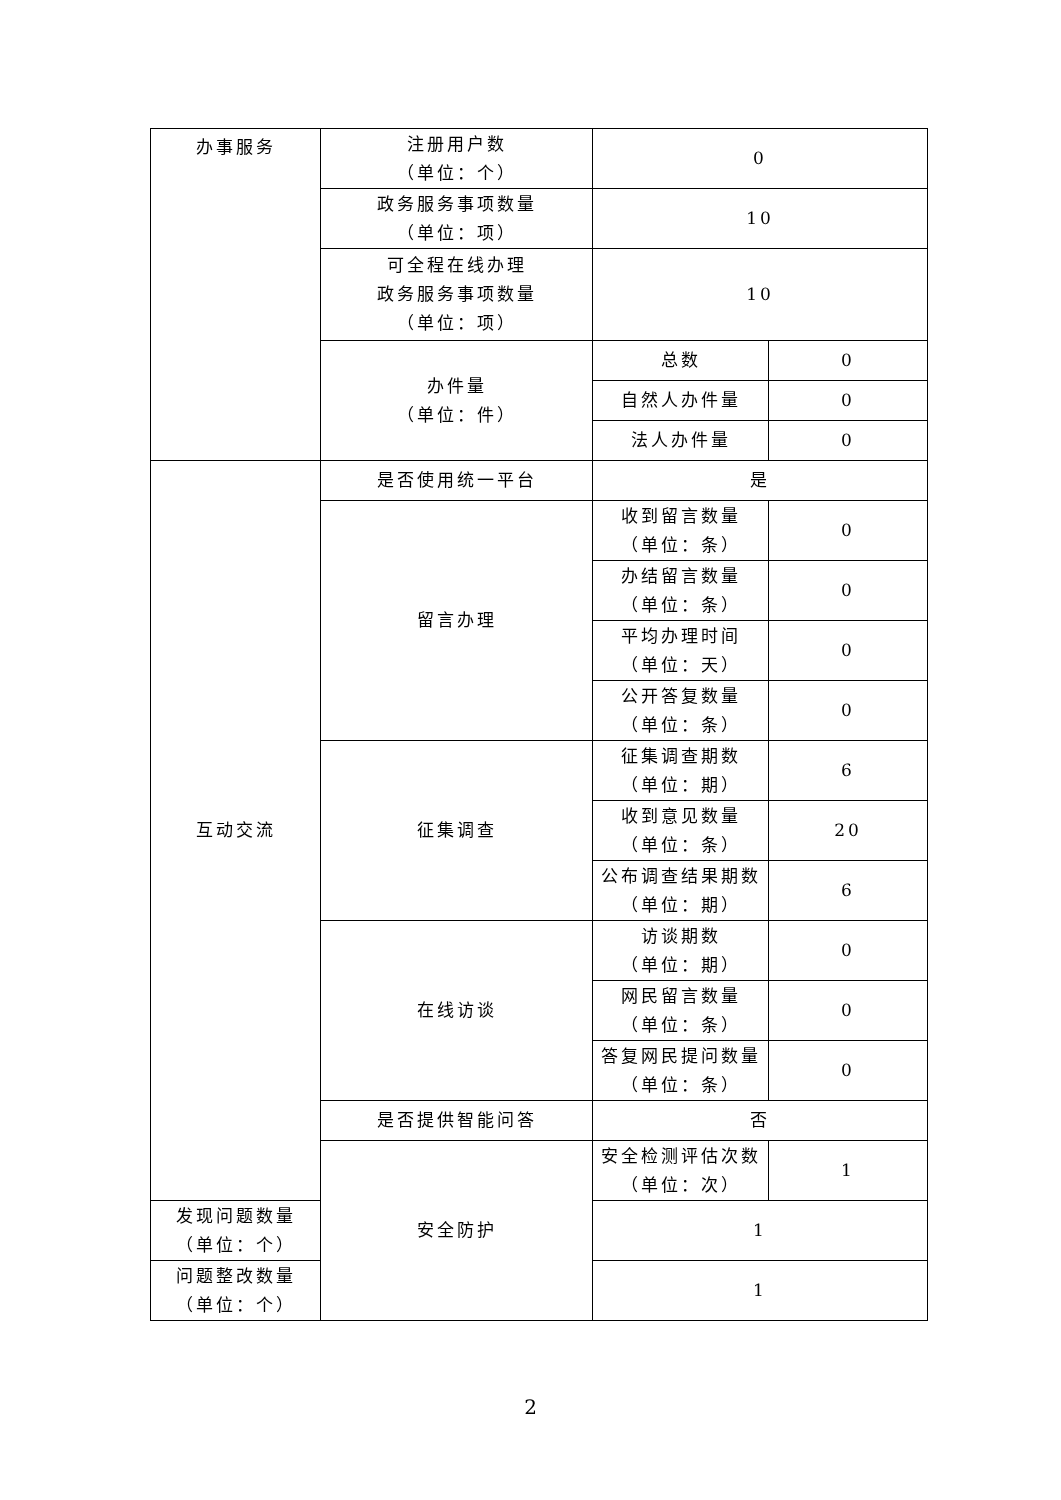| 办事服务 | 注册用户数 （单位：个） | 0 | |
| | 政务服务事项数量 （单位：项） | 10 | |
| | 可全程在线办理 政务服务事项数量 （单位：项） | 10 | |
| | 办件量 （单位：件） | 总数 | 0 |
| | | 自然人办件量 | 0 |
| | | 法人办件量 | 0 |
| 互动交流 | 是否使用统一平台 | 是 | |
| | 留言办理 | 收到留言数量 （单位：条） | 0 |
| | | 办结留言数量 （单位：条） | 0 |
| | | 平均办理时间 （单位：天） | 0 |
| | | 公开答复数量 （单位：条） | 0 |
| | 征集调查 | 征集调查期数 （单位：期） | 6 |
| | | 收到意见数量 （单位：条） | 20 |
| | | 公布调查结果期数 （单位：期） | 6 |
| | 在线访谈 | 访谈期数 （单位：期） | 0 |
| | | 网民留言数量 （单位：条） | 0 |
| | | 答复网民提问数量 （单位：条） | 0 |
| | 是否提供智能问答 | 否 | |
| | 安全防护 | 安全检测评估次数 （单位：次） | 1 |
| 发现问题数量 （单位：个） | | 1 | |
| 问题整改数量 （单位：个） | | 1 | |
2